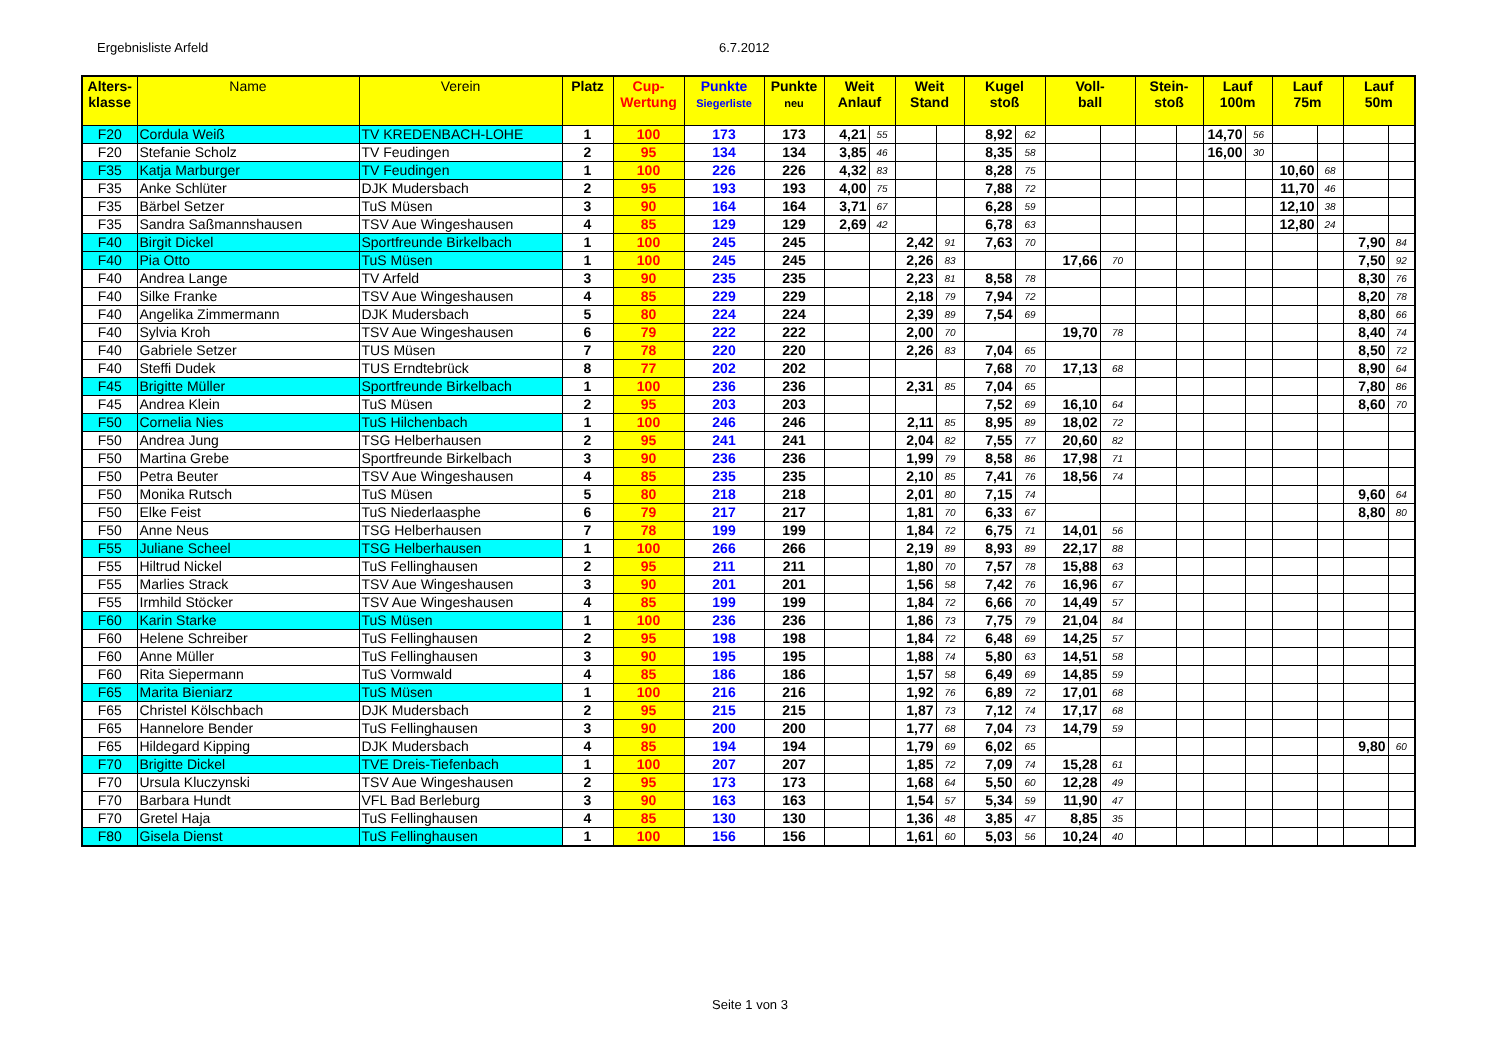Ergebnisliste Arfeld 6.7.2012
| Alters- klasse | Name | Verein | Platz | Cup- Wertung | Punkte Siegerliste | Punkte neu | Weit Anlauf | | Weit Stand | | Kugel stoß | | Voll- ball | | Stein- stoß | | Lauf 100m | | Lauf 75m | | Lauf 50m | |
| --- | --- | --- | --- | --- | --- | --- | --- | --- | --- | --- | --- | --- | --- | --- | --- | --- | --- | --- | --- | --- | --- | --- |
| F20 | Cordula Weiß | TV KREDENBACH-LOHE | 1 | 100 | 173 | 173 | 4,21 | 55 | | | 8,92 | 62 | | | | | 14,70 | 56 | | | | |
| F20 | Stefanie Scholz | TV Feudingen | 2 | 95 | 134 | 134 | 3,85 | 46 | | | 8,35 | 58 | | | | | 16,00 | 30 | | | | |
| F35 | Katja Marburger | TV Feudingen | 1 | 100 | 226 | 226 | 4,32 | 83 | | | 8,28 | 75 | | | | | | | 10,60 | 68 | | |
| F35 | Anke Schlüter | DJK Mudersbach | 2 | 95 | 193 | 193 | 4,00 | 75 | | | 7,88 | 72 | | | | | | | 11,70 | 46 | | |
| F35 | Bärbel Setzer | TuS Müsen | 3 | 90 | 164 | 164 | 3,71 | 67 | | | 6,28 | 59 | | | | | | | 12,10 | 38 | | |
| F35 | Sandra Saßmannshausen | TSV Aue Wingeshausen | 4 | 85 | 129 | 129 | 2,69 | 42 | | | 6,78 | 63 | | | | | | | 12,80 | 24 | | |
| F40 | Birgit Dickel | Sportfreunde Birkelbach | 1 | 100 | 245 | 245 | | | 2,42 | 91 | 7,63 | 70 | | | | | | | | | 7,90 | 84 |
| F40 | Pia Otto | TuS Müsen | 1 | 100 | 245 | 245 | | | 2,26 | 83 | | | 17,66 | 70 | | | | | | | 7,50 | 92 |
| F40 | Andrea Lange | TV Arfeld | 3 | 90 | 235 | 235 | | | 2,23 | 81 | 8,58 | 78 | | | | | | | | | 8,30 | 76 |
| F40 | Silke Franke | TSV Aue Wingeshausen | 4 | 85 | 229 | 229 | | | 2,18 | 79 | 7,94 | 72 | | | | | | | | | 8,20 | 78 |
| F40 | Angelika Zimmermann | DJK Mudersbach | 5 | 80 | 224 | 224 | | | 2,39 | 89 | 7,54 | 69 | | | | | | | | | 8,80 | 66 |
| F40 | Sylvia Kroh | TSV Aue Wingeshausen | 6 | 79 | 222 | 222 | | | 2,00 | 70 | | | 19,70 | 78 | | | | | | | 8,40 | 74 |
| F40 | Gabriele Setzer | TUS Müsen | 7 | 78 | 220 | 220 | | | 2,26 | 83 | 7,04 | 65 | | | | | | | | | 8,50 | 72 |
| F40 | Steffi Dudek | TUS Erndtebrück | 8 | 77 | 202 | 202 | | | | | 7,68 | 70 | 17,13 | 68 | | | | | | | 8,90 | 64 |
| F45 | Brigitte Müller | Sportfreunde Birkelbach | 1 | 100 | 236 | 236 | | | 2,31 | 85 | 7,04 | 65 | | | | | | | | | 7,80 | 86 |
| F45 | Andrea Klein | TuS Müsen | 2 | 95 | 203 | 203 | | | | | 7,52 | 69 | 16,10 | 64 | | | | | | | 8,60 | 70 |
| F50 | Cornelia Nies | TuS Hilchenbach | 1 | 100 | 246 | 246 | | | 2,11 | 85 | 8,95 | 89 | 18,02 | 72 | | | | | | | | |
| F50 | Andrea Jung | TSG Helberhausen | 2 | 95 | 241 | 241 | | | 2,04 | 82 | 7,55 | 77 | 20,60 | 82 | | | | | | | | |
| F50 | Martina Grebe | Sportfreunde Birkelbach | 3 | 90 | 236 | 236 | | | 1,99 | 79 | 8,58 | 86 | 17,98 | 71 | | | | | | | | |
| F50 | Petra Beuter | TSV Aue Wingeshausen | 4 | 85 | 235 | 235 | | | 2,10 | 85 | 7,41 | 76 | 18,56 | 74 | | | | | | | | |
| F50 | Monika Rutsch | TuS Müsen | 5 | 80 | 218 | 218 | | | 2,01 | 80 | 7,15 | 74 | | | | | | | | | 9,60 | 64 |
| F50 | Elke Feist | TuS Niederlaasphe | 6 | 79 | 217 | 217 | | | 1,81 | 70 | 6,33 | 67 | | | | | | | | | 8,80 | 80 |
| F50 | Anne Neus | TSG Helberhausen | 7 | 78 | 199 | 199 | | | 1,84 | 72 | 6,75 | 71 | 14,01 | 56 | | | | | | | | |
| F55 | Juliane Scheel | TSG Helberhausen | 1 | 100 | 266 | 266 | | | 2,19 | 89 | 8,93 | 89 | 22,17 | 88 | | | | | | | | |
| F55 | Hiltrud Nickel | TuS Fellinghausen | 2 | 95 | 211 | 211 | | | 1,80 | 70 | 7,57 | 78 | 15,88 | 63 | | | | | | | | |
| F55 | Marlies Strack | TSV Aue Wingeshausen | 3 | 90 | 201 | 201 | | | 1,56 | 58 | 7,42 | 76 | 16,96 | 67 | | | | | | | | |
| F55 | Irmhild Stöcker | TSV Aue Wingeshausen | 4 | 85 | 199 | 199 | | | 1,84 | 72 | 6,66 | 70 | 14,49 | 57 | | | | | | | | |
| F60 | Karin Starke | TuS Müsen | 1 | 100 | 236 | 236 | | | 1,86 | 73 | 7,75 | 79 | 21,04 | 84 | | | | | | | | |
| F60 | Helene Schreiber | TuS Fellinghausen | 2 | 95 | 198 | 198 | | | 1,84 | 72 | 6,48 | 69 | 14,25 | 57 | | | | | | | | |
| F60 | Anne Müller | TuS Fellinghausen | 3 | 90 | 195 | 195 | | | 1,88 | 74 | 5,80 | 63 | 14,51 | 58 | | | | | | | | |
| F60 | Rita Siepermann | TuS Vormwald | 4 | 85 | 186 | 186 | | | 1,57 | 58 | 6,49 | 69 | 14,85 | 59 | | | | | | | | |
| F65 | Marita Bieniarz | TuS Müsen | 1 | 100 | 216 | 216 | | | 1,92 | 76 | 6,89 | 72 | 17,01 | 68 | | | | | | | | |
| F65 | Christel Kölschbach | DJK Mudersbach | 2 | 95 | 215 | 215 | | | 1,87 | 73 | 7,12 | 74 | 17,17 | 68 | | | | | | | | |
| F65 | Hannelore Bender | TuS Fellinghausen | 3 | 90 | 200 | 200 | | | 1,77 | 68 | 7,04 | 73 | 14,79 | 59 | | | | | | | | |
| F65 | Hildegard Kipping | DJK Mudersbach | 4 | 85 | 194 | 194 | | | 1,79 | 69 | 6,02 | 65 | | | | | | | | | 9,80 | 60 |
| F70 | Brigitte Dickel | TVE Dreis-Tiefenbach | 1 | 100 | 207 | 207 | | | 1,85 | 72 | 7,09 | 74 | 15,28 | 61 | | | | | | | | |
| F70 | Ursula Kluczynski | TSV Aue Wingeshausen | 2 | 95 | 173 | 173 | | | 1,68 | 64 | 5,50 | 60 | 12,28 | 49 | | | | | | | | |
| F70 | Barbara Hundt | VFL Bad Berleburg | 3 | 90 | 163 | 163 | | | 1,54 | 57 | 5,34 | 59 | 11,90 | 47 | | | | | | | | |
| F70 | Gretel Haja | TuS Fellinghausen | 4 | 85 | 130 | 130 | | | 1,36 | 48 | 3,85 | 47 | 8,85 | 35 | | | | | | | | |
| F80 | Gisela Dienst | TuS Fellinghausen | 1 | 100 | 156 | 156 | | | 1,61 | 60 | 5,03 | 56 | 10,24 | 40 | | | | | | | | |
Seite 1 von 3